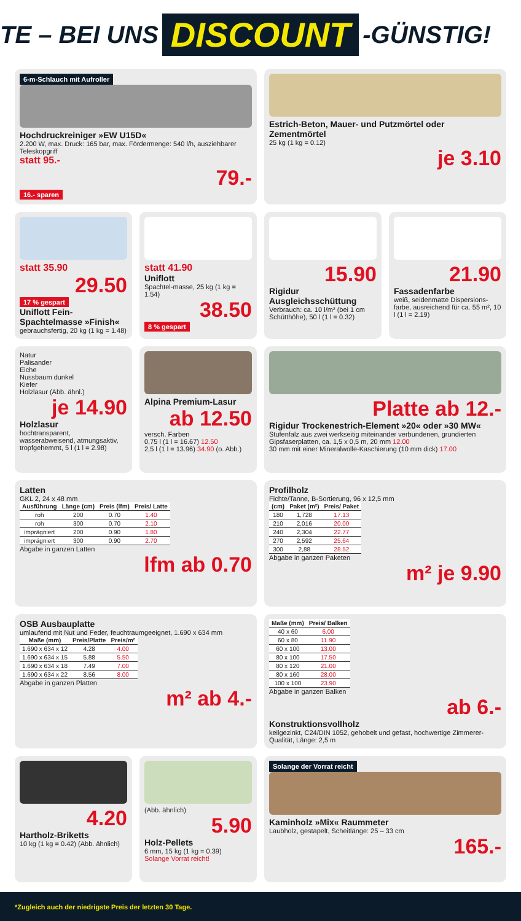TE – BEI UNS DISCOUNT -GÜNSTIG!
6-m-Schlauch mit Aufroller
Hochdruckreiniger »EW U15D«
2.200 W, max. Druck: 165 bar, max. Fördermenge: 540 l/h, ausziehbarer Teleskopgriff
statt 95.-
79.-
16.- sparen
Estrich-Beton, Mauer- und Putzmörtel oder Zementmörtel
25 kg (1 kg = 0.12)
je 3.10
statt 35.90
29.50
17 % gespart
Uniflott Fein-Spachtelmasse »Finish«
gebrauchsfertig, 20 kg (1 kg = 1.48)
statt 41.90
Uniflott
Spachtel-masse, 25 kg (1 kg = 1.54)
38.50
8 % gespart
15.90
Rigidur Ausgleichsschüttung
Verbrauch: ca. 10 l/m² (bei 1 cm Schütthöhe), 50 l (1 l = 0.32)
21.90
Fassadenfarbe
weiß, seidenmatte Dispersions-farbe, ausreichend für ca. 55 m², 10 l (1 l = 2.19)
Natur
Palisander
Eiche
Nussbaum dunkel
Kiefer
Holzlasur (Abb. ähnl.)
je 14.90
Holzlasur
hochtransparent, wasserabweisend, atmungsaktiv, tropfgehemmt, 5 l (1 l = 2.98)
Alpina Premium-Lasur
ab 12.50
versch. Farben
0,75 l (1 l = 16.67) 12.50
2,5 l (1 l = 13.96) 34.90 (o. Abb.)
Platte ab 12.-
Rigidur Trockenestrich-Element »20« oder »30 MW«
Stufenfalz aus zwei werkseitig miteinander verbundenen, grundierten Gipsfaserplatten, ca. 1,5 x 0,5 m, 20 mm 12.00
30 mm mit einer Mineralwolle-Kaschierung (10 mm dick) 17.00
Latten
GKL 2, 24 x 48 mm
| Ausführung | Länge (cm) | Preis (lfm) | Preis/ Latte |
| --- | --- | --- | --- |
| roh | 200 | 0.70 | 1.40 |
| roh | 300 | 0.70 | 2.10 |
| imprägniert | 200 | 0.90 | 1.80 |
| imprägniert | 300 | 0.90 | 2.70 |
Abgabe in ganzen Latten
lfm ab 0.70
Profilholz
Fichte/Tanne, B-Sortierung, 96 x 12,5 mm
| (cm) | Paket (m²) | Preis/ Paket |
| --- | --- | --- |
| 180 | 1,728 | 17.13 |
| 210 | 2,016 | 20.00 |
| 240 | 2,304 | 22.77 |
| 270 | 2,592 | 25.64 |
| 300 | 2,88 | 28.52 |
Abgabe in ganzen Paketen
m² je 9.90
OSB Ausbauplatte
umlaufend mit Nut und Feder, feuchtraumgeeignet, 1.690 x 634 mm
| Maße (mm) | Preis/Platte | Preis/m² |
| --- | --- | --- |
| 1.690 x 634 x 12 | 4.28 | 4.00 |
| 1.690 x 634 x 15 | 5.88 | 5.50 |
| 1.690 x 634 x 18 | 7.49 | 7.00 |
| 1.690 x 634 x 22 | 8.56 | 8.00 |
Abgabe in ganzen Platten
m² ab 4.-
| Maße (mm) | Preis/ Balken |
| --- | --- |
| 40 x 60 | 6.00 |
| 60 x 80 | 11.90 |
| 60 x 100 | 13.00 |
| 80 x 100 | 17.50 |
| 80 x 120 | 21.00 |
| 80 x 160 | 28.00 |
| 100 x 100 | 23.90 |
Abgabe in ganzen Balken
ab 6.-
Konstruktionsvollholz
keilgezinkt, C24/DIN 1052, gehobelt und gefast, hochwertige Zimmerer-Qualität, Länge: 2,5 m
4.20
Hartholz-Briketts
10 kg (1 kg = 0.42) (Abb. ähnlich)
(Abb. ähnlich)
5.90
Holz-Pellets
6 mm, 15 kg (1 kg = 0.39)
Solange Vorrat reicht!
Solange der Vorrat reicht
Kaminholz »Mix« Raummeter
Laubholz, gestapelt, Scheitlänge: 25 – 33 cm
165.-
*Zugleich auch der niedrigste Preis der letzten 30 Tage.